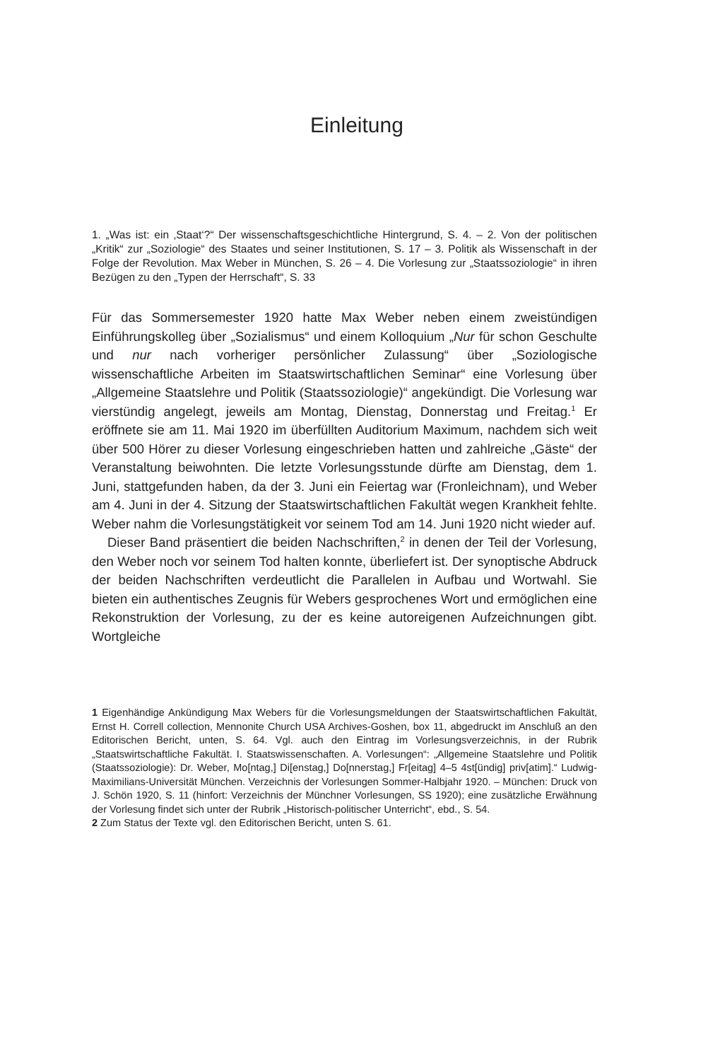Einleitung
1. „Was ist: ein ‚Staat‘?“ Der wissenschaftsgeschichtliche Hintergrund, S. 4. – 2. Von der politischen „Kritik“ zur „Soziologie“ des Staates und seiner Institutionen, S. 17 – 3. Politik als Wissenschaft in der Folge der Revolution. Max Weber in München, S. 26 – 4. Die Vorlesung zur „Staatssoziologie“ in ihren Bezügen zu den „Typen der Herrschaft“, S. 33
Für das Sommersemester 1920 hatte Max Weber neben einem zweistündigen Einführungskolleg über „Sozialismus“ und einem Kolloquium „Nur für schon Geschulte und nur nach vorheriger persönlicher Zulassung“ über „Soziologische wissenschaftliche Arbeiten im Staatswirtschaftlichen Seminar“ eine Vorlesung über „Allgemeine Staatslehre und Politik (Staatssoziologie)“ angekündigt. Die Vorlesung war vierstündig angelegt, jeweils am Montag, Dienstag, Donnerstag und Freitag.<sup>1</sup> Er eröffnete sie am 11. Mai 1920 im überfüllten Auditorium Maximum, nachdem sich weit über 500 Hörer zu dieser Vorlesung eingeschrieben hatten und zahlreiche „Gäste“ der Veranstaltung beiwohnten. Die letzte Vorlesungsstunde dürfte am Dienstag, dem 1. Juni, stattgefunden haben, da der 3. Juni ein Feiertag war (Fronleichnam), und Weber am 4. Juni in der 4. Sitzung der Staatswirtschaftlichen Fakultät wegen Krankheit fehlte. Weber nahm die Vorlesungstätigkeit vor seinem Tod am 14. Juni 1920 nicht wieder auf.
Dieser Band präsentiert die beiden Nachschriften,<sup>2</sup> in denen der Teil der Vorlesung, den Weber noch vor seinem Tod halten konnte, überliefert ist. Der synoptische Abdruck der beiden Nachschriften verdeutlicht die Parallelen in Aufbau und Wortwahl. Sie bieten ein authentisches Zeugnis für Webers gesprochenes Wort und ermöglichen eine Rekonstruktion der Vorlesung, zu der es keine autoreigenen Aufzeichnungen gibt. Wortgleiche
1 Eigenhändige Ankündigung Max Webers für die Vorlesungsmeldungen der Staatswirtschaftlichen Fakultät, Ernst H. Correll collection, Mennonite Church USA Archives-Goshen, box 11, abgedruckt im Anschluß an den Editorischen Bericht, unten, S. 64. Vgl. auch den Eintrag im Vorlesungsverzeichnis, in der Rubrik „Staatswirtschaftliche Fakultät. I. Staatswissenschaften. A. Vorlesungen“: „Allgemeine Staatslehre und Politik (Staatssoziologie): Dr. Weber, Mo[ntag,] Di[enstag,] Do[nnerstag,] Fr[eitag] 4–5 4st[ündig] priv[atim].“ Ludwig-Maximilians-Universität München. Verzeichnis der Vorlesungen Sommer-Halbjahr 1920. – München: Druck von J. Schön 1920, S. 11 (hinfort: Verzeichnis der Münchner Vorlesungen, SS 1920); eine zusätzliche Erwähnung der Vorlesung findet sich unter der Rubrik „Historisch-politischer Unterricht“, ebd., S. 54.
2 Zum Status der Texte vgl. den Editorischen Bericht, unten S. 61.